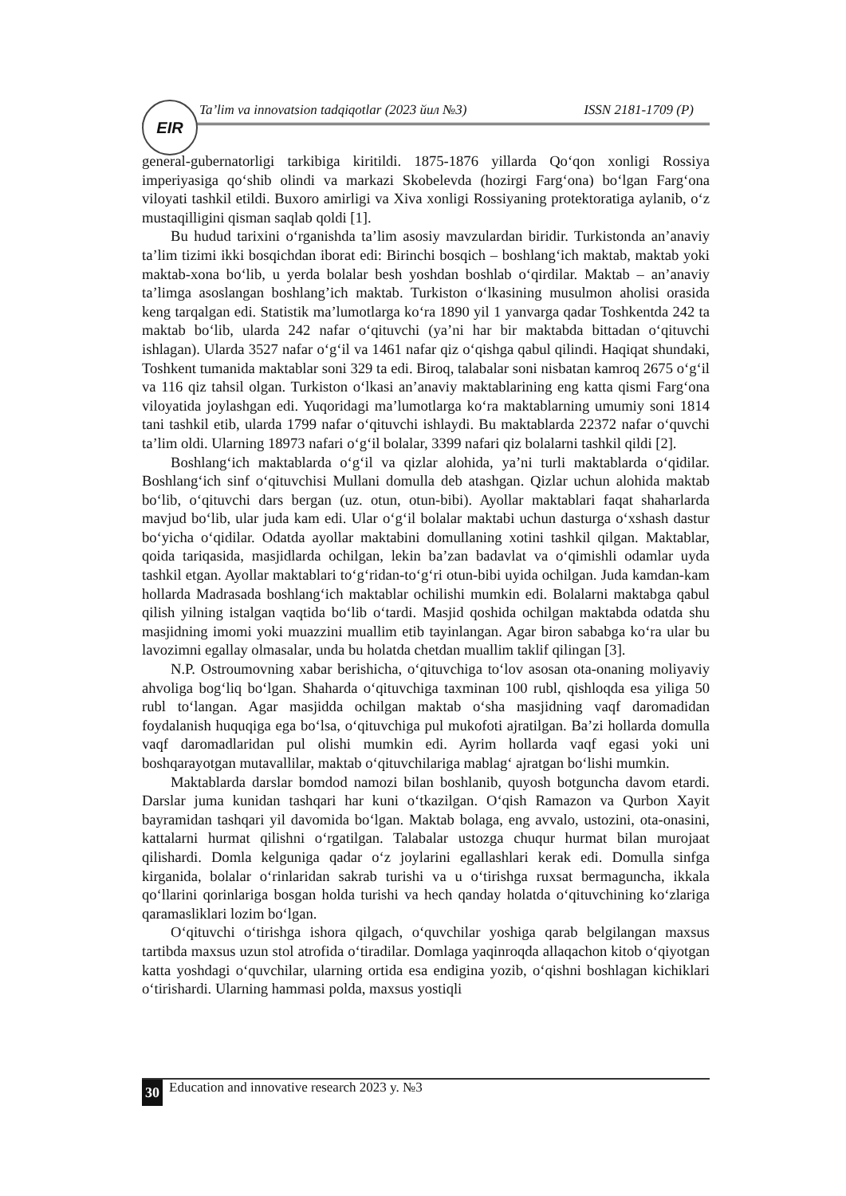Ta’lim va innovatsion tadqiqotlar (2023 йил №3) ISSN 2181-1709 (P) EIR
general-gubernatorligi tarkibiga kiritildi. 1875-1876 yillarda Qo‘qon xonligi Rossiya imperiyasiga qo‘shib olindi va markazi Skobelevda (hozirgi Farg‘ona) bo‘lgan Farg‘ona viloyati tashkil etildi. Buxoro amirligi va Xiva xonligi Rossiyaning protektoratiga aylanib, o‘z mustaqilligini qisman saqlab qoldi [1].
Bu hudud tarixini o‘rganishda ta’lim asosiy mavzulardan biridir. Turkistonda an’anaviy ta’lim tizimi ikki bosqichdan iborat edi: Birinchi bosqich – boshlang‘ich maktab, maktab yoki maktab-xona bo‘lib, u yerda bolalar besh yoshdan boshlab o‘qirdilar. Maktab – an’anaviy ta’limga asoslangan boshlang’ich maktab. Turkiston o‘lkasining musulmon aholisi orasida keng tarqalgan edi. Statistik ma’lumotlarga ko‘ra 1890 yil 1 yanvarga qadar Toshkentda 242 ta maktab bo‘lib, ularda 242 nafar o‘qituvchi (ya’ni har bir maktabda bittadan o‘qituvchi ishlagan). Ularda 3527 nafar o‘g‘il va 1461 nafar qiz o‘qishga qabul qilindi. Haqiqat shundaki, Toshkent tumanida maktablar soni 329 ta edi. Biroq, talabalar soni nisbatan kamroq 2675 o‘g‘il va 116 qiz tahsil olgan. Turkiston o‘lkasi an’anaviy maktablarining eng katta qismi Farg‘ona viloyatida joylashgan edi. Yuqoridagi ma’lumotlarga ko‘ra maktablarning umumiy soni 1814 tani tashkil etib, ularda 1799 nafar o‘qituvchi ishlaydi. Bu maktablarda 22372 nafar o‘quvchi ta’lim oldi. Ularning 18973 nafari o‘g‘il bolalar, 3399 nafari qiz bolalarni tashkil qildi [2].
Boshlang‘ich maktablarda o‘g‘il va qizlar alohida, ya’ni turli maktablarda o‘qidilar. Boshlang‘ich sinf o‘qituvchisi Mullani domulla deb atashgan. Qizlar uchun alohida maktab bo‘lib, o‘qituvchi dars bergan (uz. otun, otun-bibi). Ayollar maktablari faqat shaharlarda mavjud bo‘lib, ular juda kam edi. Ular o‘g‘il bolalar maktabi uchun dasturga o‘xshash dastur bo‘yicha o‘qidilar. Odatda ayollar maktabini domullaning xotini tashkil qilgan. Maktablar, qoida tariqasida, masjidlarda ochilgan, lekin ba’zan badavlat va o‘qimishli odamlar uyda tashkil etgan. Ayollar maktablari to‘g‘ridan-to‘g‘ri otun-bibi uyida ochilgan. Juda kamdan-kam hollarda Madrasada boshlang‘ich maktablar ochilishi mumkin edi. Bolalarni maktabga qabul qilish yilning istalgan vaqtida bo‘lib o‘tardi. Masjid qoshida ochilgan maktabda odatda shu masjidning imomi yoki muazzini muallim etib tayinlangan. Agar biron sababga ko‘ra ular bu lavozimni egallay olmasalar, unda bu holatda chetdan muallim taklif qilingan [3].
N.P. Ostroumovning xabar berishicha, o‘qituvchiga to‘lov asosan ota-onaning moliyaviy ahvoliga bog‘liq bo‘lgan. Shaharda o‘qituvchiga taxminan 100 rubl, qishloqda esa yiliga 50 rubl to‘langan. Agar masjidda ochilgan maktab o‘sha masjidning vaqf daromadidan foydalanish huquqiga ega bo‘lsa, o‘qituvchiga pul mukofoti ajratilgan. Ba’zi hollarda domulla vaqf daromadlaridan pul olishi mumkin edi. Ayrim hollarda vaqf egasi yoki uni boshqarayotgan mutavallilar, maktab o‘qituvchilariga mablag‘ ajratgan bo‘lishi mumkin.
Maktablarda darslar bomdod namozi bilan boshlanib, quyosh botguncha davom etardi. Darslar juma kunidan tashqari har kuni o‘tkazilgan. O‘qish Ramazon va Qurbon Xayit bayramidan tashqari yil davomida bo‘lgan. Maktab bolaga, eng avvalo, ustozini, ota-onasini, kattalarni hurmat qilishni o‘rgatilgan. Talabalar ustozga chuqur hurmat bilan murojaat qilishardi. Domla kelguniga qadar o‘z joylarini egallashlari kerak edi. Domulla sinfga kirganida, bolalar o‘rinlaridan sakrab turishi va u o‘tirishga ruxsat bermaguncha, ikkala qo‘llarini qorinlariga bosgan holda turishi va hech qanday holatda o‘qituvchining ko‘zlariga qaramasliklari lozim bo‘lgan.
O‘qituvchi o‘tirishga ishora qilgach, o‘quvchilar yoshiga qarab belgilangan maxsus tartibda maxsus uzun stol atrofida o‘tiradilar. Domlaga yaqinroqda allaqachon kitob o‘qiyotgan katta yoshdagi o‘quvchilar, ularning ortida esa endigina yozib, o‘qishni boshlagan kichiklari o‘tirishardi. Ularning hammasi polda, maxsus yostiqli
30 Education and innovative research 2023 y. №3